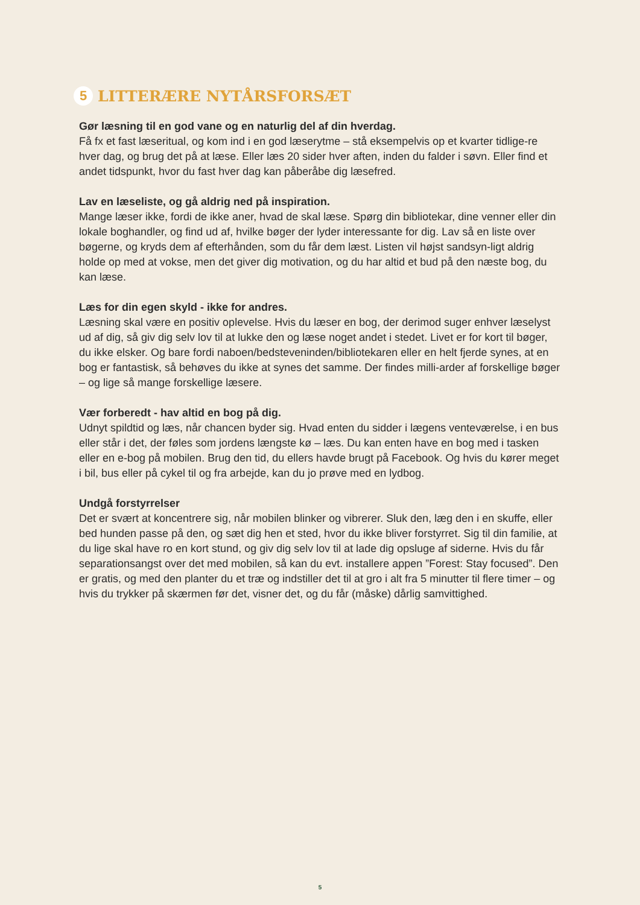5 LITTERÆRE NYTÅRSFORSÆT
Gør læsning til en god vane og en naturlig del af din hverdag.
Få fx et fast læseritual, og kom ind i en god læserytme – stå eksempelvis op et kvarter tidlige-re hver dag, og brug det på at læse. Eller læs 20 sider hver aften, inden du falder i søvn. Eller find et andet tidspunkt, hvor du fast hver dag kan påberåbe dig læsefred.
Lav en læseliste, og gå aldrig ned på inspiration.
Mange læser ikke, fordi de ikke aner, hvad de skal læse. Spørg din bibliotekar, dine venner eller din lokale boghandler, og find ud af, hvilke bøger der lyder interessante for dig. Lav så en liste over bøgerne, og kryds dem af efterhånden, som du får dem læst. Listen vil højst sandsyn-ligt aldrig holde op med at vokse, men det giver dig motivation, og du har altid et bud på den næste bog, du kan læse.
Læs for din egen skyld - ikke for andres.
Læsning skal være en positiv oplevelse. Hvis du læser en bog, der derimod suger enhver læselyst ud af dig, så giv dig selv lov til at lukke den og læse noget andet i stedet. Livet er for kort til bøger, du ikke elsker. Og bare fordi naboen/bedsteveninden/bibliotekaren eller en helt fjerde synes, at en bog er fantastisk, så behøves du ikke at synes det samme. Der findes milli-arder af forskellige bøger – og lige så mange forskellige læsere.
Vær forberedt - hav altid en bog på dig.
Udnyt spildtid og læs, når chancen byder sig. Hvad enten du sidder i lægens venteværelse, i en bus eller står i det, der føles som jordens længste kø – læs. Du kan enten have en bog med i tasken eller en e-bog på mobilen. Brug den tid, du ellers havde brugt på Facebook. Og hvis du kører meget i bil, bus eller på cykel til og fra arbejde, kan du jo prøve med en lydbog.
Undgå forstyrrelser
Det er svært at koncentrere sig, når mobilen blinker og vibrerer. Sluk den, læg den i en skuffe, eller bed hunden passe på den, og sæt dig hen et sted, hvor du ikke bliver forstyrret. Sig til din familie, at du lige skal have ro en kort stund, og giv dig selv lov til at lade dig opsluge af siderne. Hvis du får separationsangst over det med mobilen, så kan du evt. installere appen ”Forest: Stay focused”. Den er gratis, og med den planter du et træ og indstiller det til at gro i alt fra 5 minutter til flere timer – og hvis du trykker på skærmen før det, visner det, og du får (måske) dårlig samvittighed.
5